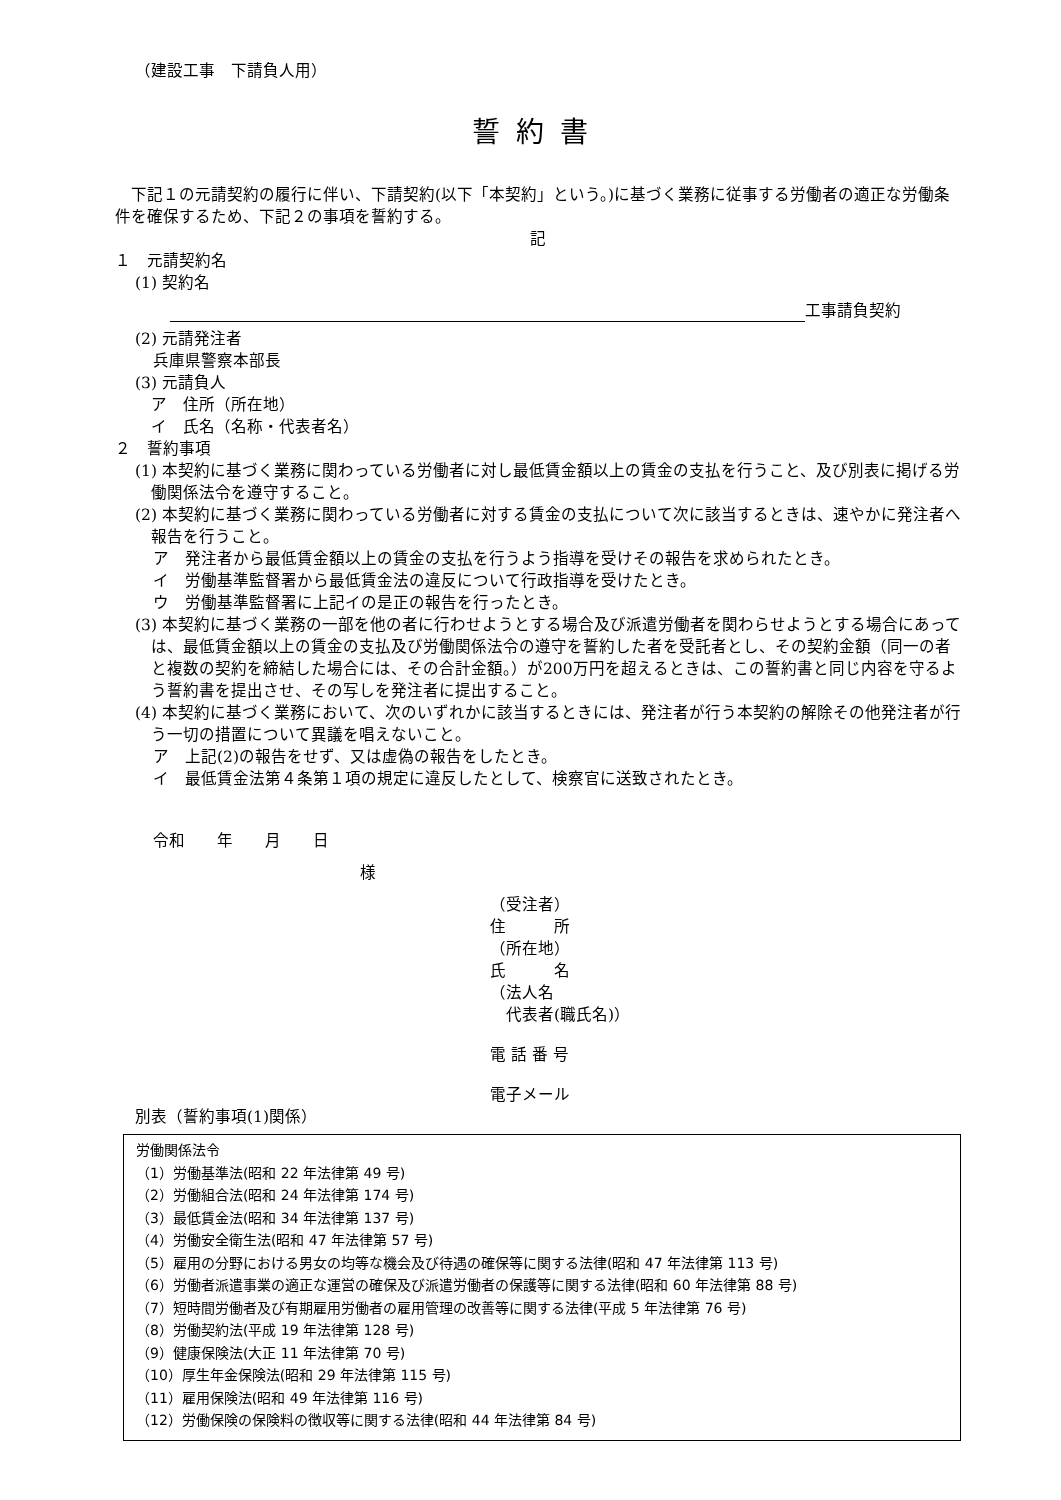（建設工事　下請負人用）
誓約書
　下記１の元請契約の履行に伴い、下請契約(以下「本契約」という。)に基づく業務に従事する労働者の適正な労働条件を確保するため、下記２の事項を誓約する。
記
１　元請契約名
(1) 契約名
工事請負契約
(2) 元請発注者
兵庫県警察本部長
(3) 元請負人
　ア　住所（所在地）
　イ　氏名（名称・代表者名）
２　誓約事項
(1) 本契約に基づく業務に関わっている労働者に対し最低賃金額以上の賃金の支払を行うこと、及び別表に掲げる労働関係法令を遵守すること。
(2) 本契約に基づく業務に関わっている労働者に対する賃金の支払について次に該当するときは、速やかに発注者へ報告を行うこと。
ア　発注者から最低賃金額以上の賃金の支払を行うよう指導を受けその報告を求められたとき。
イ　労働基準監督署から最低賃金法の違反について行政指導を受けたとき。
ウ　労働基準監督署に上記イの是正の報告を行ったとき。
(3) 本契約に基づく業務の一部を他の者に行わせようとする場合及び派遣労働者を関わらせようとする場合にあっては、最低賃金額以上の賃金の支払及び労働関係法令の遵守を誓約した者を受託者とし、その契約金額（同一の者と複数の契約を締結した場合には、その合計金額。）が200万円を超えるときは、この誓約書と同じ内容を守るよう誓約書を提出させ、その写しを発注者に提出すること。
(4) 本契約に基づく業務において、次のいずれかに該当するときには、発注者が行う本契約の解除その他発注者が行う一切の措置について異議を唱えないこと。
ア　上記(2)の報告をせず、又は虚偽の報告をしたとき。
イ　最低賃金法第４条第１項の規定に違反したとして、検察官に送致されたとき。
令和　　年　　月　　日
様
（受注者）
住　　　所
（所在地）
氏　　　名
（法人名
　代表者(職氏名)）
電 話 番 号
電子メール
別表（誓約事項(1)関係）
労働関係法令
（1）労働基準法(昭和 22 年法律第 49 号)
（2）労働組合法(昭和 24 年法律第 174 号)
（3）最低賃金法(昭和 34 年法律第 137 号)
（4）労働安全衛生法(昭和 47 年法律第 57 号)
（5）雇用の分野における男女の均等な機会及び待遇の確保等に関する法律(昭和 47 年法律第 113 号)
（6）労働者派遣事業の適正な運営の確保及び派遣労働者の保護等に関する法律(昭和 60 年法律第 88 号)
（7）短時間労働者及び有期雇用労働者の雇用管理の改善等に関する法律(平成 5 年法律第 76 号)
（8）労働契約法(平成 19 年法律第 128 号)
（9）健康保険法(大正 11 年法律第 70 号)
（10）厚生年金保険法(昭和 29 年法律第 115 号)
（11）雇用保険法(昭和 49 年法律第 116 号)
（12）労働保険の保険料の徴収等に関する法律(昭和 44 年法律第 84 号)